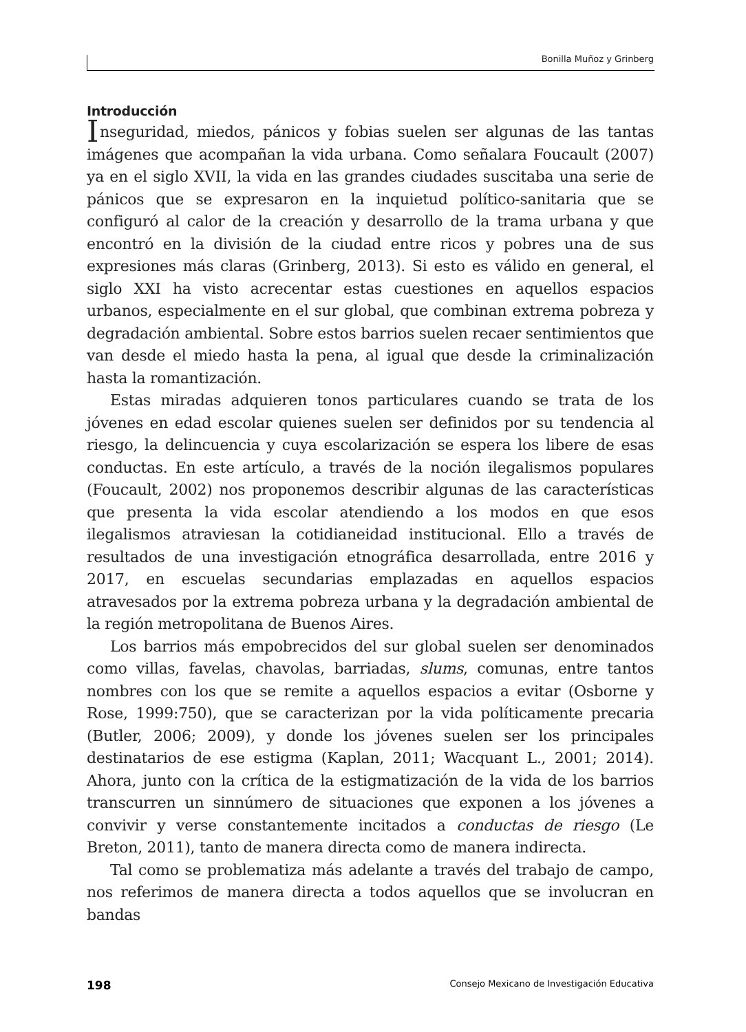Bonilla Muñoz y Grinberg
Introducción
Inseguridad, miedos, pánicos y fobias suelen ser algunas de las tantas imágenes que acompañan la vida urbana. Como señalara Foucault (2007) ya en el siglo XVII, la vida en las grandes ciudades suscitaba una serie de pánicos que se expresaron en la inquietud político-sanitaria que se configuró al calor de la creación y desarrollo de la trama urbana y que encontró en la división de la ciudad entre ricos y pobres una de sus expresiones más claras (Grinberg, 2013). Si esto es válido en general, el siglo XXI ha visto acrecentar estas cuestiones en aquellos espacios urbanos, especialmente en el sur global, que combinan extrema pobreza y degradación ambiental. Sobre estos barrios suelen recaer sentimientos que van desde el miedo hasta la pena, al igual que desde la criminalización hasta la romantización.
Estas miradas adquieren tonos particulares cuando se trata de los jóvenes en edad escolar quienes suelen ser definidos por su tendencia al riesgo, la delincuencia y cuya escolarización se espera los libere de esas conductas. En este artículo, a través de la noción ilegalismos populares (Foucault, 2002) nos proponemos describir algunas de las características que presenta la vida escolar atendiendo a los modos en que esos ilegalismos atraviesan la cotidianeidad institucional. Ello a través de resultados de una investigación etnográfica desarrollada, entre 2016 y 2017, en escuelas secundarias emplazadas en aquellos espacios atravesados por la extrema pobreza urbana y la degradación ambiental de la región metropolitana de Buenos Aires.
Los barrios más empobrecidos del sur global suelen ser denominados como villas, favelas, chavolas, barriadas, slums, comunas, entre tantos nombres con los que se remite a aquellos espacios a evitar (Osborne y Rose, 1999:750), que se caracterizan por la vida políticamente precaria (Butler, 2006; 2009), y donde los jóvenes suelen ser los principales destinatarios de ese estigma (Kaplan, 2011; Wacquant L., 2001; 2014). Ahora, junto con la crítica de la estigmatización de la vida de los barrios transcurren un sinnúmero de situaciones que exponen a los jóvenes a convivir y verse constantemente incitados a conductas de riesgo (Le Breton, 2011), tanto de manera directa como de manera indirecta.
Tal como se problematiza más adelante a través del trabajo de campo, nos referimos de manera directa a todos aquellos que se involucran en bandas
198 Consejo Mexicano de Investigación Educativa